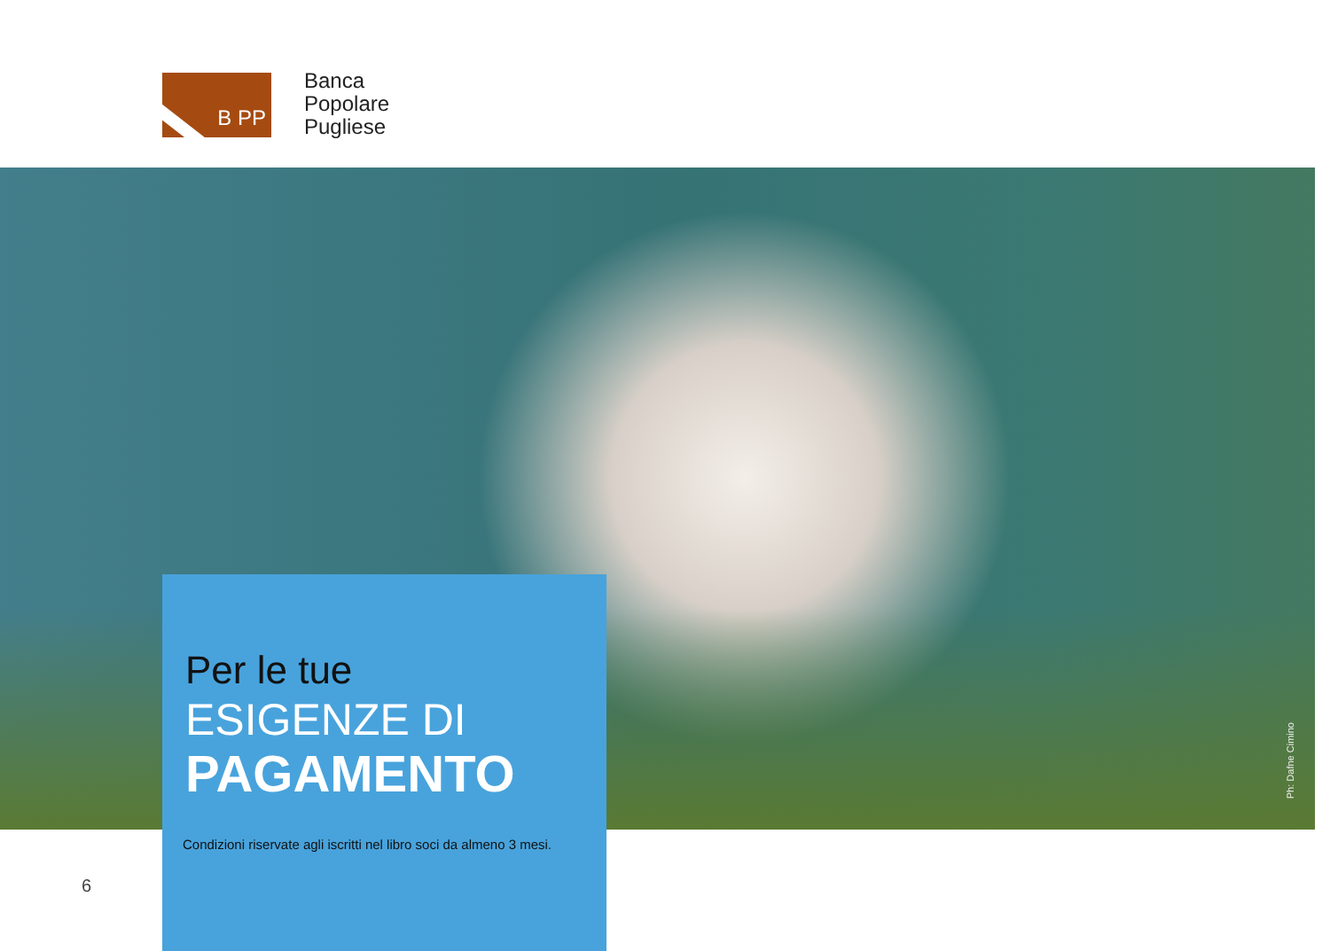B PP
Banca
Popolare
Pugliese
Ph: Dafne Cimino
Per le tue
ESIGENZE DI
PAGAMENTO
Condizioni riservate agli iscritti nel libro soci da almeno 3 mesi.
6